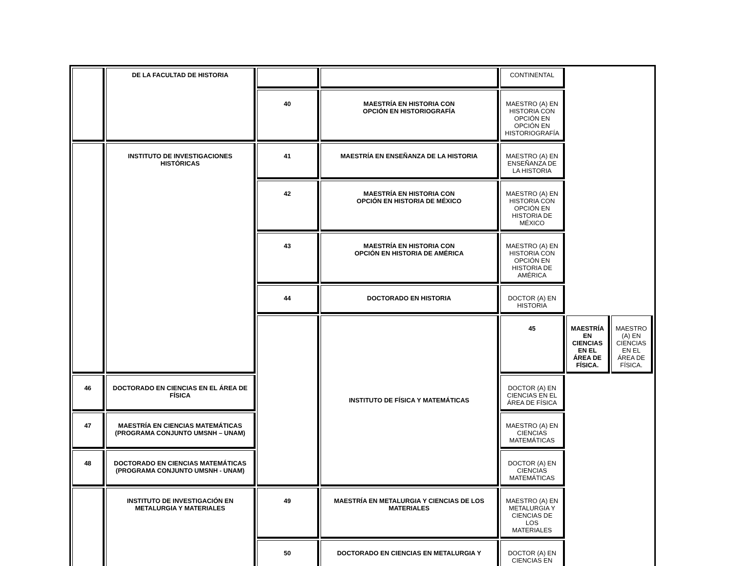| | DE LA FACULTAD DE HISTORIA | | | CONTINENTAL | | |
| | | 40 | MAESTRÍA EN HISTORIA CON OPCIÓN EN HISTORIOGRAFÍA | MAESTRO (A) EN HISTORIA CON OPCIÓN EN OPCIÓN EN HISTORIOGRAFÍA | | |
| | INSTITUTO DE INVESTIGACIONES HISTÓRICAS | 41 | MAESTRÍA EN ENSEÑANZA DE LA HISTORIA | MAESTRO (A) EN ENSEÑANZA DE LA HISTORIA | | |
| | | 42 | MAESTRÍA EN HISTORIA CON OPCIÓN EN HISTORIA DE MÉXICO | MAESTRO (A) EN HISTORIA CON OPCIÓN EN HISTORIA DE MÉXICO | | |
| | | 43 | MAESTRÍA EN HISTORIA CON OPCIÓN EN HISTORIA DE AMÉRICA | MAESTRO (A) EN HISTORIA CON OPCIÓN EN HISTORIA DE AMÉRICA | | |
| | | 44 | DOCTORADO EN HISTORIA | DOCTOR (A) EN HISTORIA | | |
| | | | INSTITUTO DE FÍSICA Y MATEMÁTICAS | 45 | MAESTRÍA EN CIENCIAS EN EL ÁREA DE FÍSICA. | MAESTRO (A) EN CIENCIAS EN EL ÁREA DE FÍSICA. |
| 46 | DOCTORADO EN CIENCIAS EN EL ÁREA DE FÍSICA | | | DOCTOR (A) EN CIENCIAS EN EL ÁREA DE FÍSICA | | |
| 47 | MAESTRÍA EN CIENCIAS MATEMÁTICAS (PROGRAMA CONJUNTO UMSNH – UNAM) | | | MAESTRO (A) EN CIENCIAS MATEMÁTICAS | | |
| 48 | DOCTORADO EN CIENCIAS MATEMÁTICAS (PROGRAMA CONJUNTO UMSNH - UNAM) | | | DOCTOR (A) EN CIENCIAS MATEMÁTICAS | | |
| | INSTITUTO DE INVESTIGACIÓN EN METALURGIA Y MATERIALES | 49 | MAESTRÍA EN METALURGIA Y CIENCIAS DE LOS MATERIALES | MAESTRO (A) EN METALURGIA Y CIENCIAS DE LOS MATERIALES | | |
| | | 50 | DOCTORADO EN CIENCIAS EN METALURGIA Y | DOCTOR (A) EN CIENCIAS EN | | |